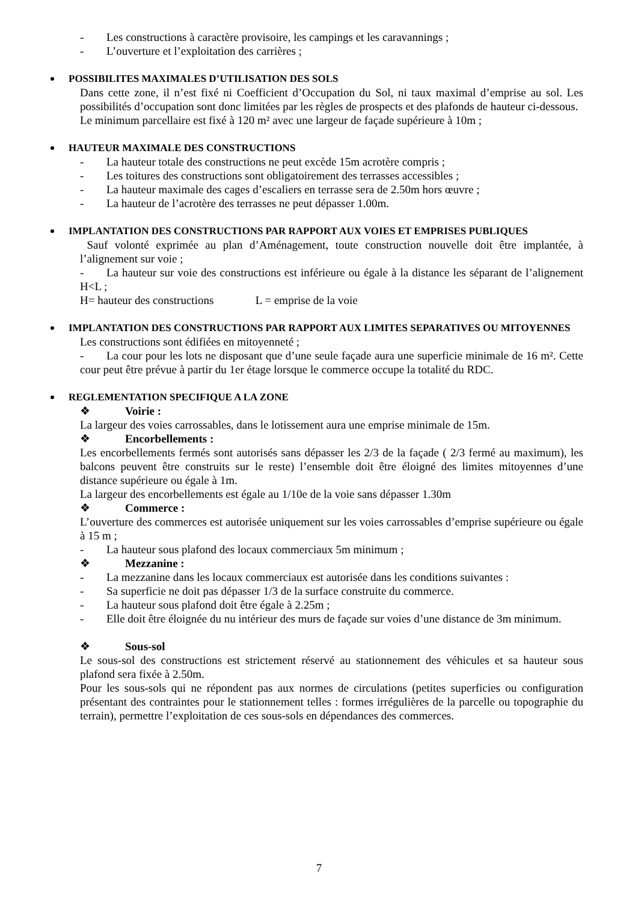- Les constructions à caractère provisoire, les campings et les caravannings ;
- L’ouverture et l’exploitation des carrières ;
POSSIBILITES MAXIMALES D’UTILISATION DES SOLS
Dans cette zone, il n’est fixé ni Coefficient d’Occupation du Sol, ni taux maximal d’emprise au sol. Les possibilités d’occupation sont donc limitées par les règles de prospects et des plafonds de hauteur ci-dessous.
Le minimum parcellaire est fixé à 120 m² avec une largeur de façade supérieure à 10m ;
HAUTEUR MAXIMALE DES CONSTRUCTIONS
- La hauteur totale des constructions ne peut excède 15m acrotère compris ;
- Les toitures des constructions sont obligatoirement des terrasses accessibles ;
- La hauteur maximale des cages d’escaliers en terrasse sera de 2.50m hors œuvre ;
- La hauteur de l’acrotère des terrasses ne peut dépasser 1.00m.
IMPLANTATION DES CONSTRUCTIONS PAR RAPPORT AUX VOIES ET EMPRISES PUBLIQUES
Sauf volonté exprimée au plan d’Aménagement, toute construction nouvelle doit être implantée, à l’alignement sur voie ;
- La hauteur sur voie des constructions est inférieure ou égale à la distance les séparant de l’alignement H<L ;
H= hauteur des constructions L = emprise de la voie
IMPLANTATION DES CONSTRUCTIONS PAR RAPPORT AUX LIMITES SEPARATIVES OU MITOYENNES
Les constructions sont édifiées en mitoyenneté ;
- La cour pour les lots ne disposant que d’une seule façade aura une superficie minimale de 16 m². Cette cour peut être prévue à partir du 1er étage lorsque le commerce occupe la totalité du RDC.
REGLEMENTATION SPECIFIQUE A LA ZONE
❖ Voirie :
La largeur des voies carrossables, dans le lotissement aura une emprise minimale de 15m.
❖ Encorbellements :
Les encorbellements fermés sont autorisés sans dépasser les 2/3 de la façade ( 2/3 fermé au maximum), les balcons peuvent être construits sur le reste) l’ensemble doit être éloigné des limites mitoyennes d’une distance supérieure ou égale à 1m.
La largeur des encorbellements est égale au 1/10e de la voie sans dépasser 1.30m
❖ Commerce :
L’ouverture des commerces est autorisée uniquement sur les voies carrossables d’emprise supérieure ou égale à 15 m ;
- La hauteur sous plafond des locaux commerciaux 5m minimum ;
❖ Mezzanine :
- La mezzanine dans les locaux commerciaux est autorisée dans les conditions suivantes :
- Sa superficie ne doit pas dépasser 1/3 de la surface construite du commerce.
- La hauteur sous plafond doit être égale à 2.25m ;
- Elle doit être éloignée du nu intérieur des murs de façade sur voies d’une distance de 3m minimum.
❖ Sous-sol
Le sous-sol des constructions est strictement réservé au stationnement des véhicules et sa hauteur sous plafond sera fixée à 2.50m.
Pour les sous-sols qui ne répondent pas aux normes de circulations (petites superficies ou configuration présentant des contraintes pour le stationnement telles : formes irrégulières de la parcelle ou topographie du terrain), permettre l’exploitation de ces sous-sols en dépendances des commerces.
7